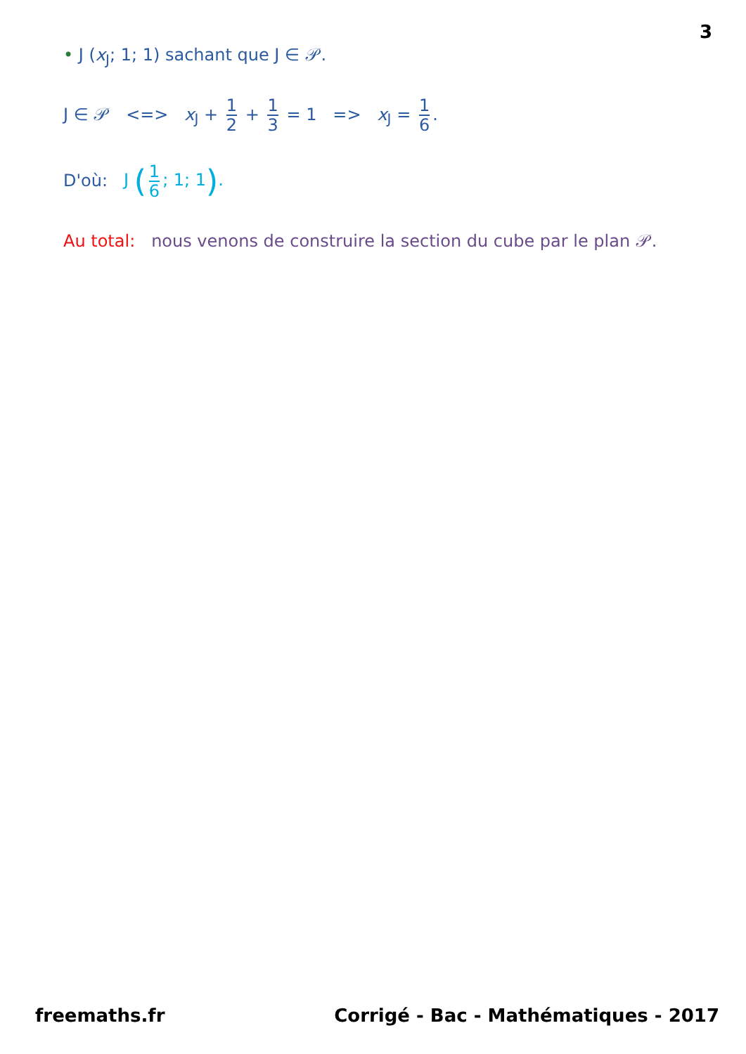3
• J (x<sub>J</sub>; 1; 1) sachant que J ∈ 𝒫.
J ∈ 𝒫 <=> x<sub>J</sub> + 1 2 + 1 3 = 1 => x<sub>J</sub> = 1 6.
D'où: J (1 6; 1; 1).
Au total: nous venons de construire la section du cube par le plan 𝒫.
freemaths.fr Corrigé - Bac - Mathématiques - 2017